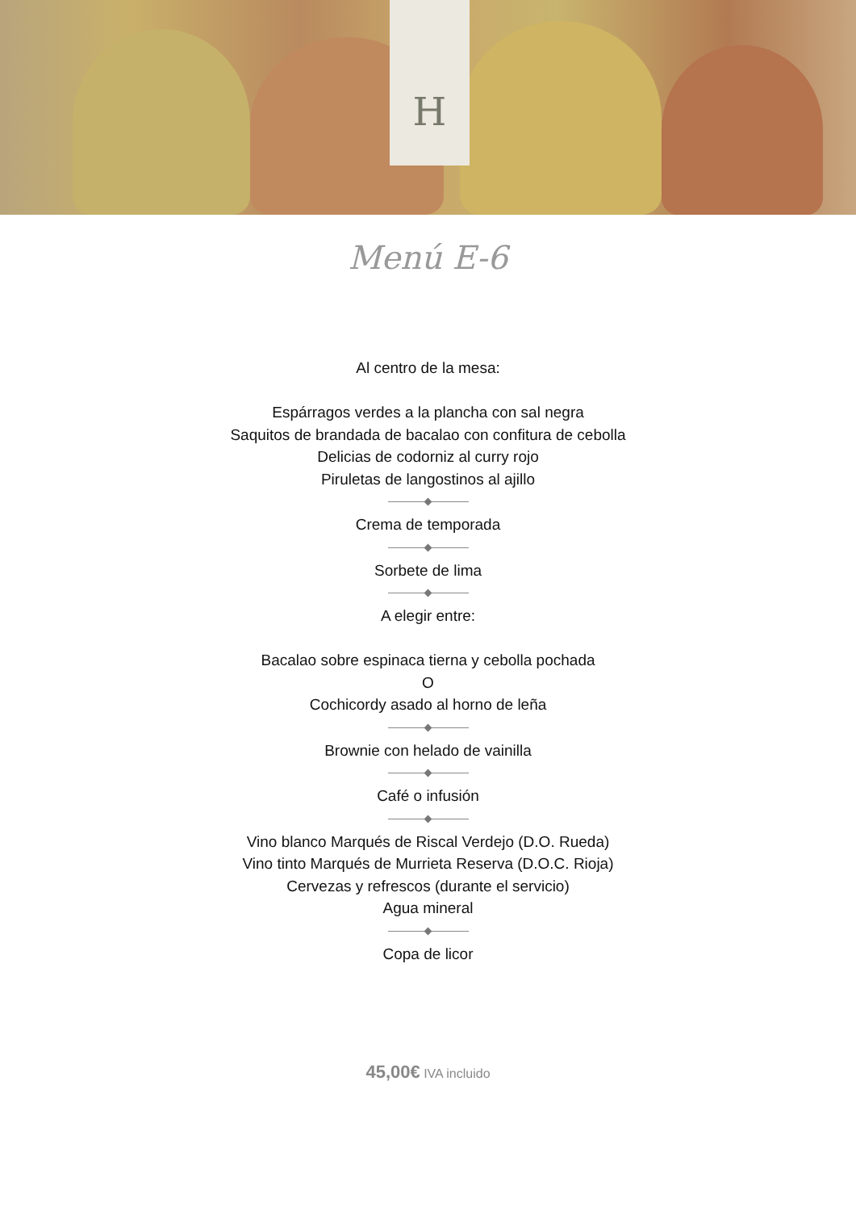H
Menú E-6
Al centro de la mesa:
Espárragos verdes a la plancha con sal negra
Saquitos de brandada de bacalao con confitura de cebolla
Delicias de codorniz al curry rojo
Piruletas de langostinos al ajillo
Crema de temporada
Sorbete de lima
A elegir entre:
Bacalao sobre espinaca tierna y cebolla pochada
O
Cochicordy asado al horno de leña
Brownie con helado de vainilla
Café o infusión
Vino blanco Marqués de Riscal Verdejo (D.O. Rueda)
Vino tinto Marqués de Murrieta Reserva (D.O.C. Rioja)
Cervezas y refrescos (durante el servicio)
Agua mineral
Copa de licor
45,00€ IVA incluido